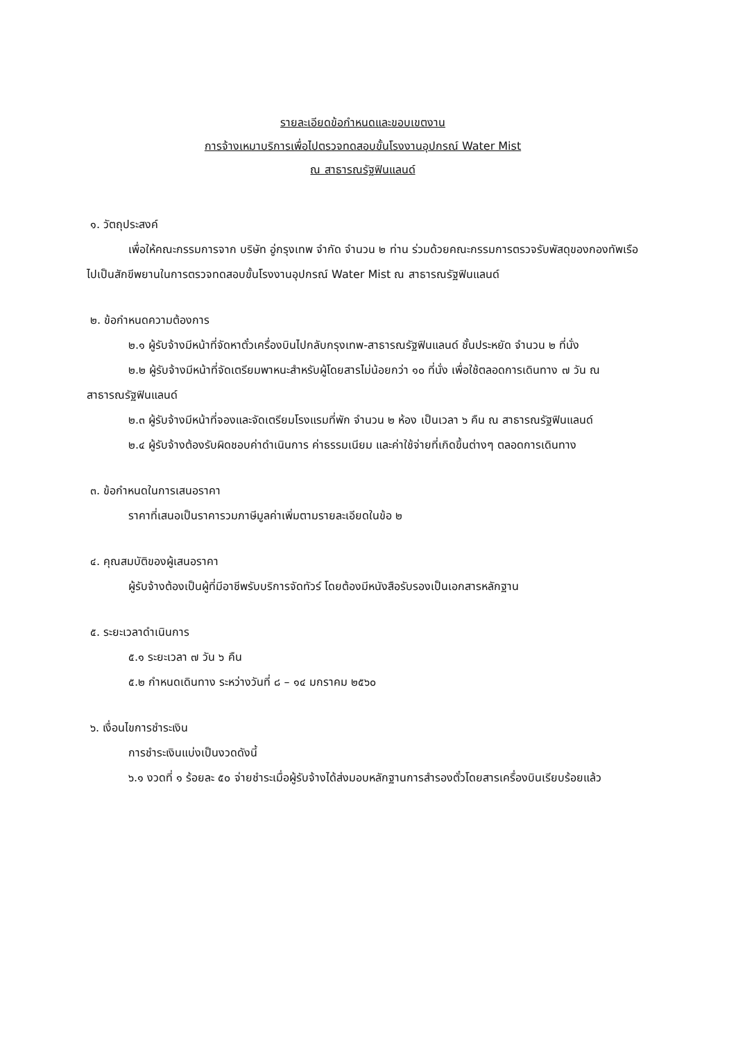รายละเอียดข้อกำหนดและขอบเขตงาน
การจ้างเหมาบริการเพื่อไปตรวจทดสอบขั้นโรงงานอุปกรณ์ Water Mist
ณ สาธารณรัฐฟินแลนด์
๑. วัตถุประสงค์
เพื่อให้คณะกรรมการจาก บริษัท อู่กรุงเทพ จำกัด จำนวน ๒ ท่าน ร่วมด้วยคณะกรรมการตรวจรับพัสดุของกองทัพเรือ ไปเป็นสักขีพยานในการตรวจทดสอบขั้นโรงงานอุปกรณ์ Water Mist ณ สาธารณรัฐฟินแลนด์
๒. ข้อกำหนดความต้องการ
๒.๑ ผู้รับจ้างมีหน้าที่จัดหาตั๋วเครื่องบินไปกลับกรุงเทพ-สาธารณรัฐฟินแลนด์ ชั้นประหยัด จำนวน ๒ ที่นั่ง
๒.๒ ผู้รับจ้างมีหน้าที่จัดเตรียมพาหนะสำหรับผู้โดยสารไม่น้อยกว่า ๑๐ ที่นั่ง เพื่อใช้ตลอดการเดินทาง ๗ วัน ณ สาธารณรัฐฟินแลนด์
๒.๓ ผู้รับจ้างมีหน้าที่จองและจัดเตรียมโรงแรมที่พัก จำนวน ๒ ห้อง เป็นเวลา ๖ คืน ณ สาธารณรัฐฟินแลนด์
๒.๔ ผู้รับจ้างต้องรับผิดชอบค่าดำเนินการ ค่าธรรมเนียม และค่าใช้จ่ายที่เกิดขึ้นต่างๆ ตลอดการเดินทาง
๓. ข้อกำหนดในการเสนอราคา
ราคาที่เสนอเป็นราคารวมภาษีมูลค่าเพิ่มตามรายละเอียดในข้อ ๒
๔. คุณสมบัติของผู้เสนอราคา
ผู้รับจ้างต้องเป็นผู้ที่มีอาชีพรับบริการจัดทัวร์ โดยต้องมีหนังสือรับรองเป็นเอกสารหลักฐาน
๕. ระยะเวลาดำเนินการ
๕.๑ ระยะเวลา ๗ วัน ๖ คืน
๕.๒ กำหนดเดินทาง ระหว่างวันที่ ๘ – ๑๔ มกราคม ๒๕๖๐
๖. เงื่อนไขการชำระเงิน
การชำระเงินแบ่งเป็นงวดดังนี้
๖.๑ งวดที่ ๑ ร้อยละ ๕๐ จ่ายชำระเมื่อผู้รับจ้างได้ส่งมอบหลักฐานการสำรองตั๋วโดยสารเครื่องบินเรียบร้อยแล้ว